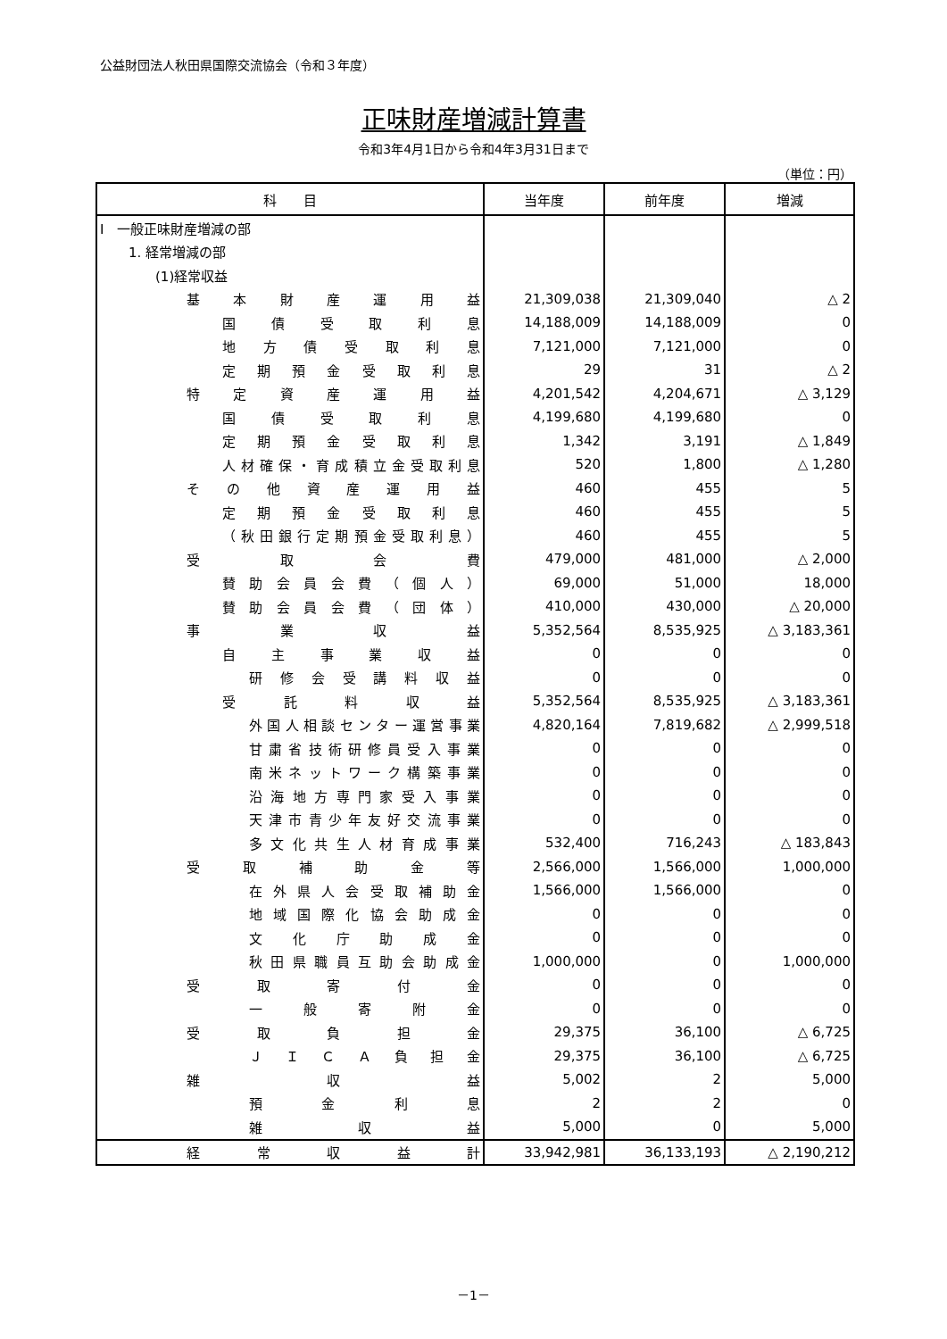公益財団法人秋田県国際交流協会（令和３年度）
正味財産増減計算書
令和3年4月1日から令和4年3月31日まで
（単位：円）
| 科 目 | 当年度 | 前年度 | 増減 |
| --- | --- | --- | --- |
| Ⅰ 一般正味財産増減の部 | | | |
| 1. 経常増減の部 | | | |
| (1)経常収益 | | | |
| 基本財産運用益 | 21,309,038 | 21,309,040 | △ 2 |
| 国債受取利息 | 14,188,009 | 14,188,009 | 0 |
| 地方債受取利息 | 7,121,000 | 7,121,000 | 0 |
| 定期預金受取利息 | 29 | 31 | △ 2 |
| 特定資産運用益 | 4,201,542 | 4,204,671 | △ 3,129 |
| 国債受取利息 | 4,199,680 | 4,199,680 | 0 |
| 定期預金受取利息 | 1,342 | 3,191 | △ 1,849 |
| 人材確保・育成積立金受取利息 | 520 | 1,800 | △ 1,280 |
| その他資産運用益 | 460 | 455 | 5 |
| 定期預金受取利息 | 460 | 455 | 5 |
| （秋田銀行定期預金受取利息） | 460 | 455 | 5 |
| 受取会費 | 479,000 | 481,000 | △ 2,000 |
| 賛助会員会費（個人） | 69,000 | 51,000 | 18,000 |
| 賛助会員会費（団体） | 410,000 | 430,000 | △ 20,000 |
| 事業収益 | 5,352,564 | 8,535,925 | △ 3,183,361 |
| 自主事業収益 | 0 | 0 | 0 |
| 研修会受講料収益 | 0 | 0 | 0 |
| 受託料収益 | 5,352,564 | 8,535,925 | △ 3,183,361 |
| 外国人相談センター運営事業 | 4,820,164 | 7,819,682 | △ 2,999,518 |
| 甘粛省技術研修員受入事業 | 0 | 0 | 0 |
| 南米ネットワーク構築事業 | 0 | 0 | 0 |
| 沿海地方専門家受入事業 | 0 | 0 | 0 |
| 天津市青少年友好交流事業 | 0 | 0 | 0 |
| 多文化共生人材育成事業 | 532,400 | 716,243 | △ 183,843 |
| 受取補助金等 | 2,566,000 | 1,566,000 | 1,000,000 |
| 在外県人会受取補助金 | 1,566,000 | 1,566,000 | 0 |
| 地域国際化協会助成金 | 0 | 0 | 0 |
| 文化庁助成金 | 0 | 0 | 0 |
| 秋田県職員互助会助成金 | 1,000,000 | 0 | 1,000,000 |
| 受取寄付金 | 0 | 0 | 0 |
| 一般寄附金 | 0 | 0 | 0 |
| 受取負担金 | 29,375 | 36,100 | △ 6,725 |
| ＪＩＣＡ負担金 | 29,375 | 36,100 | △ 6,725 |
| 雑収益 | 5,002 | 2 | 5,000 |
| 預金利息 | 2 | 2 | 0 |
| 雑収益 | 5,000 | 0 | 5,000 |
| 経常収益計 | 33,942,981 | 36,133,193 | △ 2,190,212 |
－1－